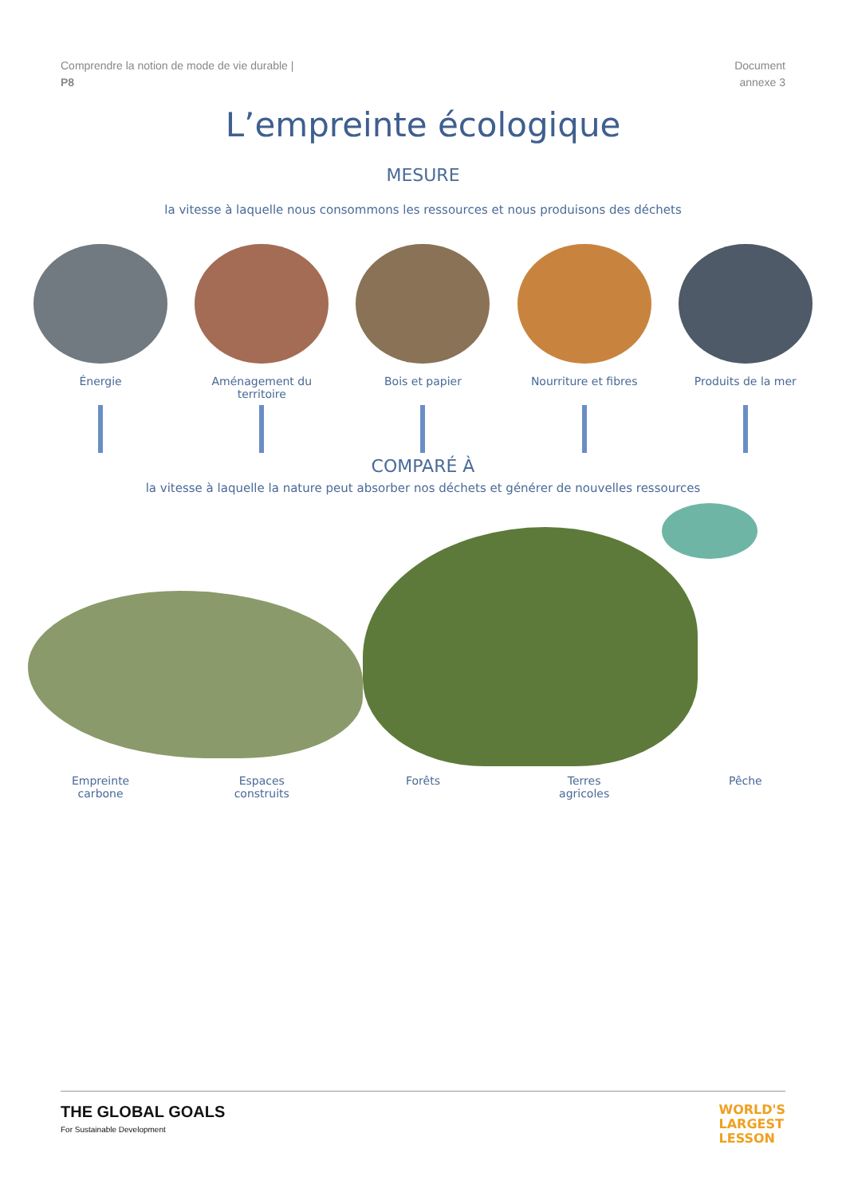Comprendre la notion de mode de vie durable |
P8
Document
annexe 3
L’empreinte écologique
MESURE
la vitesse à laquelle nous consommons les ressources et nous produisons des déchets
Énergie Aménagement du territoire
Bois et papier Nourriture et fibres Produits de la mer
COMPARÉ À
la vitesse à laquelle la nature peut absorber nos déchets et générer de nouvelles ressources
Empreinte
carbone
Espaces
construits
Forêts Terres
agricoles
Pêche
THE GLOBAL GOALS
For Sustainable Development
WORLD'S
LARGEST
LESSON